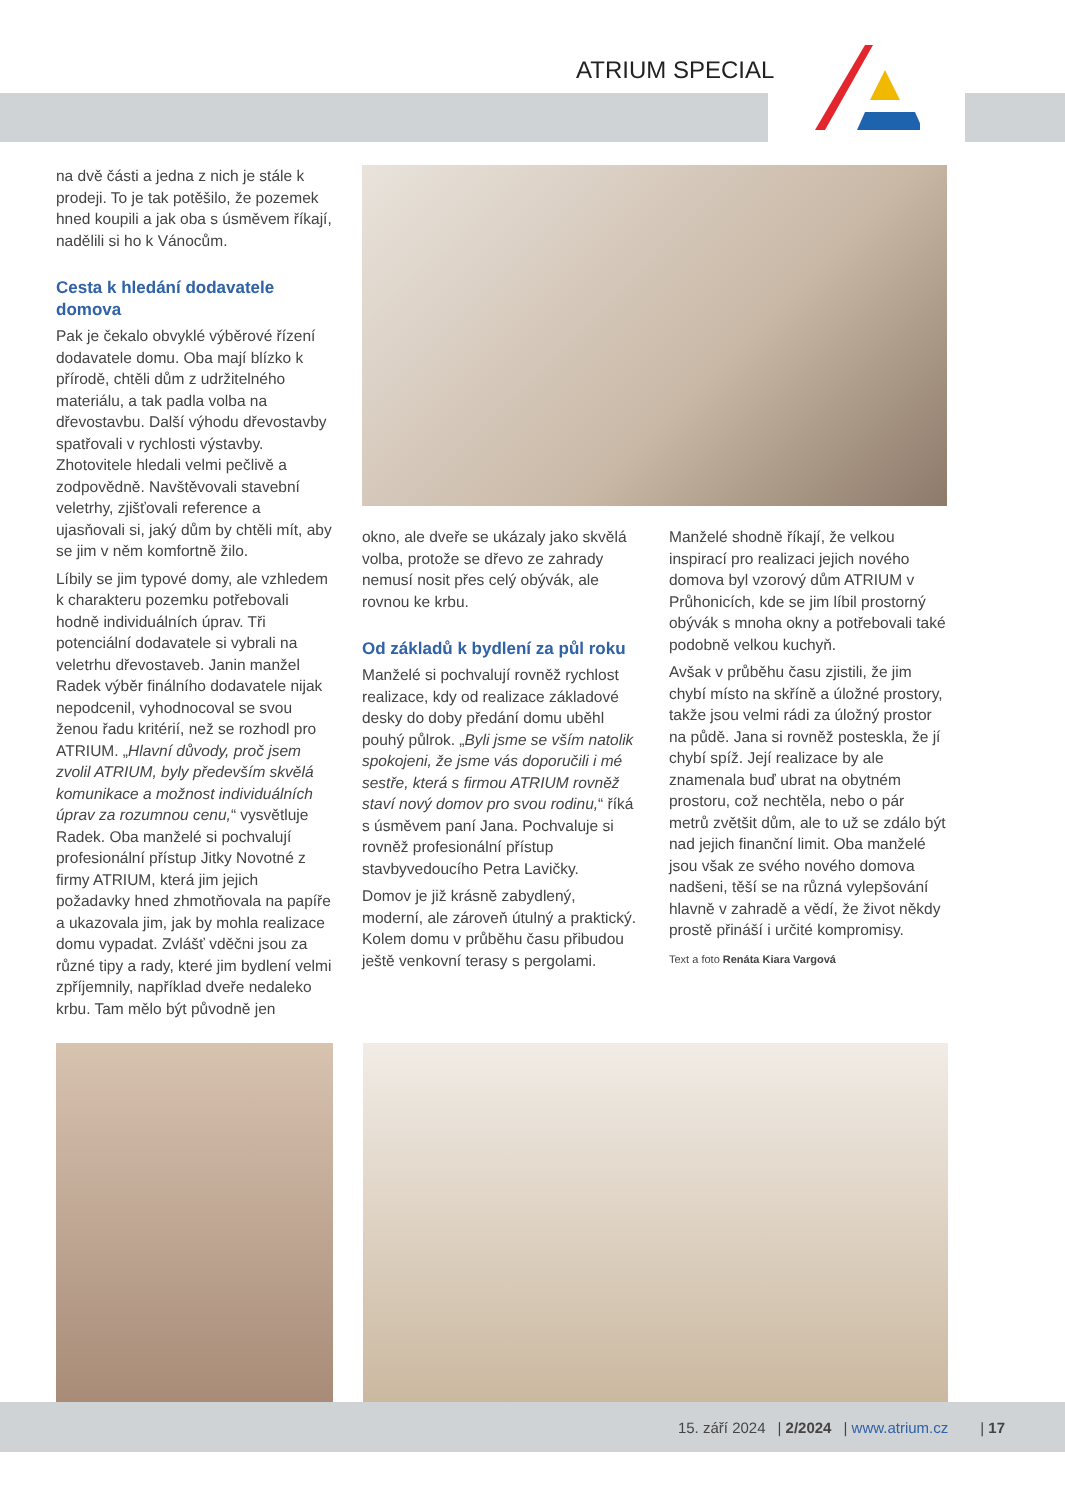ATRIUM SPECIAL
na dvě části a jedna z nich je stále k prodeji. To je tak potěšilo, že pozemek hned koupili a jak oba s úsměvem říkají, nadělili si ho k Vánocům.
Cesta k hledání dodavatele domova
Pak je čekalo obvyklé výběrové řízení dodavatele domu. Oba mají blízko k přírodě, chtěli dům z udržitelného materiálu, a tak padla volba na dřevostavbu. Další výhodu dřevostavby spatřovali v rychlosti výstavby. Zhotovitele hledali velmi pečlivě a zodpovědně. Navštěvovali stavební veletrhy, zjišťovali reference a ujasňovali si, jaký dům by chtěli mít, aby se jim v něm komfortně žilo.
Líbily se jim typové domy, ale vzhledem k charakteru pozemku potřebovali hodně individuálních úprav. Tři potenciální dodavatele si vybrali na veletrhu dřevostaveb. Janin manžel Radek výběr finálního dodavatele nijak nepodcenil, vyhodnocoval se svou ženou řadu kritérií, než se rozhodl pro ATRIUM. „Hlavní důvody, proč jsem zvolil ATRIUM, byly především skvělá komunikace a možnost individuálních úprav za rozumnou cenu,“ vysvětluje Radek. Oba manželé si pochvalují profesionální přístup Jitky Novotné z firmy ATRIUM, která jim jejich požadavky hned zhmotňovala na papíře a ukazovala jim, jak by mohla realizace domu vypadat. Zvlášť vděčni jsou za různé tipy a rady, které jim bydlení velmi zpříjemnily, například dveře nedaleko krbu. Tam mělo být původně jen
okno, ale dveře se ukázaly jako skvělá volba, protože se dřevo ze zahrady nemusí nosit přes celý obývák, ale rovnou ke krbu.
Od základů k bydlení za půl roku
Manželé si pochvalují rovněž rychlost realizace, kdy od realizace základové desky do doby předání domu uběhl pouhý půlrok. „Byli jsme se vším natolik spokojeni, že jsme vás doporučili i mé sestře, která s firmou ATRIUM rovněž staví nový domov pro svou rodinu,“ říká s úsměvem paní Jana. Pochvaluje si rovněž profesionální přístup stavbyvedoucího Petra Lavičky.
Domov je již krásně zabydlený, moderní, ale zároveň útulný a praktický. Kolem domu v průběhu času přibudou ještě venkovní terasy s pergolami.
Manželé shodně říkají, že velkou inspirací pro realizaci jejich nového domova byl vzorový dům ATRIUM v Průhonicích, kde se jim líbil prostorný obývák s mnoha okny a potřebovali také podobně velkou kuchyň.
Avšak v průběhu času zjistili, že jim chybí místo na skříně a úložné prostory, takže jsou velmi rádi za úložný prostor na půdě. Jana si rovněž posteskla, že jí chybí spíž. Její realizace by ale znamenala buď ubrat na obytném prostoru, což nechtěla, nebo o pár metrů zvětšit dům, ale to už se zdálo být nad jejich finanční limit. Oba manželé jsou však ze svého nového domova nadšeni, těší se na různá vylepšování hlavně v zahradě a vědí, že život někdy prostě přináší i určité kompromisy.
Text a foto Renáta Kiara Vargová
15. září 2024 | 2/2024 | www.atrium.cz | 17